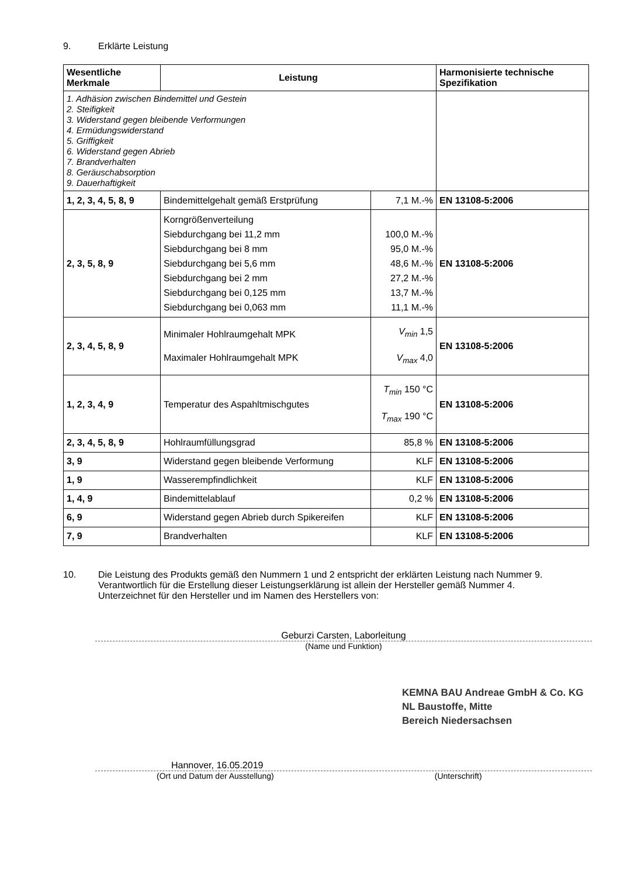9. Erklärte Leistung
| Wesentliche Merkmale | Leistung | | Harmonisierte technische Spezifikation |
| --- | --- | --- | --- |
| 1. Adhäsion zwischen Bindemittel und Gestein 2. Steifigkeit 3. Widerstand gegen bleibende Verformungen 4. Ermüdungswiderstand 5. Griffigkeit 6. Widerstand gegen Abrieb 7. Brandverhalten 8. Geräuschabsorption 9. Dauerhaftigkeit | | | |
| 1, 2, 3, 4, 5, 8, 9 | Bindemittelgehalt gemäß Erstprüfung | 7,1 M.-% | EN 13108-5:2006 |
| 2, 3, 5, 8, 9 | Korngrößenverteilung Siebdurchgang bei 11,2 mm Siebdurchgang bei 8 mm Siebdurchgang bei 5,6 mm Siebdurchgang bei 2 mm Siebdurchgang bei 0,125 mm Siebdurchgang bei 0,063 mm | 100,0 M.-% 95,0 M.-% 48,6 M.-% 27,2 M.-% 13,7 M.-% 11,1 M.-% | EN 13108-5:2006 |
| 2, 3, 4, 5, 8, 9 | Minimaler Hohlraumgehalt MPK Maximaler Hohlraumgehalt MPK | V<sub>min</sub> 1,5 V<sub>max</sub> 4,0 | EN 13108-5:2006 |
| 1, 2, 3, 4, 9 | Temperatur des Aspahltmischgutes | T<sub>min</sub> 150 °C T<sub>max</sub> 190 °C | EN 13108-5:2006 |
| 2, 3, 4, 5, 8, 9 | Hohlraumfüllungsgrad | 85,8 % | EN 13108-5:2006 |
| 3, 9 | Widerstand gegen bleibende Verformung | KLF | EN 13108-5:2006 |
| 1, 9 | Wasserempfindlichkeit | KLF | EN 13108-5:2006 |
| 1, 4, 9 | Bindemittelablauf | 0,2 % | EN 13108-5:2006 |
| 6, 9 | Widerstand gegen Abrieb durch Spikereifen | KLF | EN 13108-5:2006 |
| 7, 9 | Brandverhalten | KLF | EN 13108-5:2006 |
10. Die Leistung des Produkts gemäß den Nummern 1 und 2 entspricht der erklärten Leistung nach Nummer 9.
Verantwortlich für die Erstellung dieser Leistungserklärung ist allein der Hersteller gemäß Nummer 4.
Unterzeichnet für den Hersteller und im Namen des Herstellers von:
Geburzi Carsten, Laborleitung
(Name und Funktion)
KEMNA BAU Andreae GmbH & Co. KG
NL Baustoffe, Mitte
Bereich Niedersachsen
Hannover, 16.05.2019
(Ort und Datum der Ausstellung) (Unterschrift)